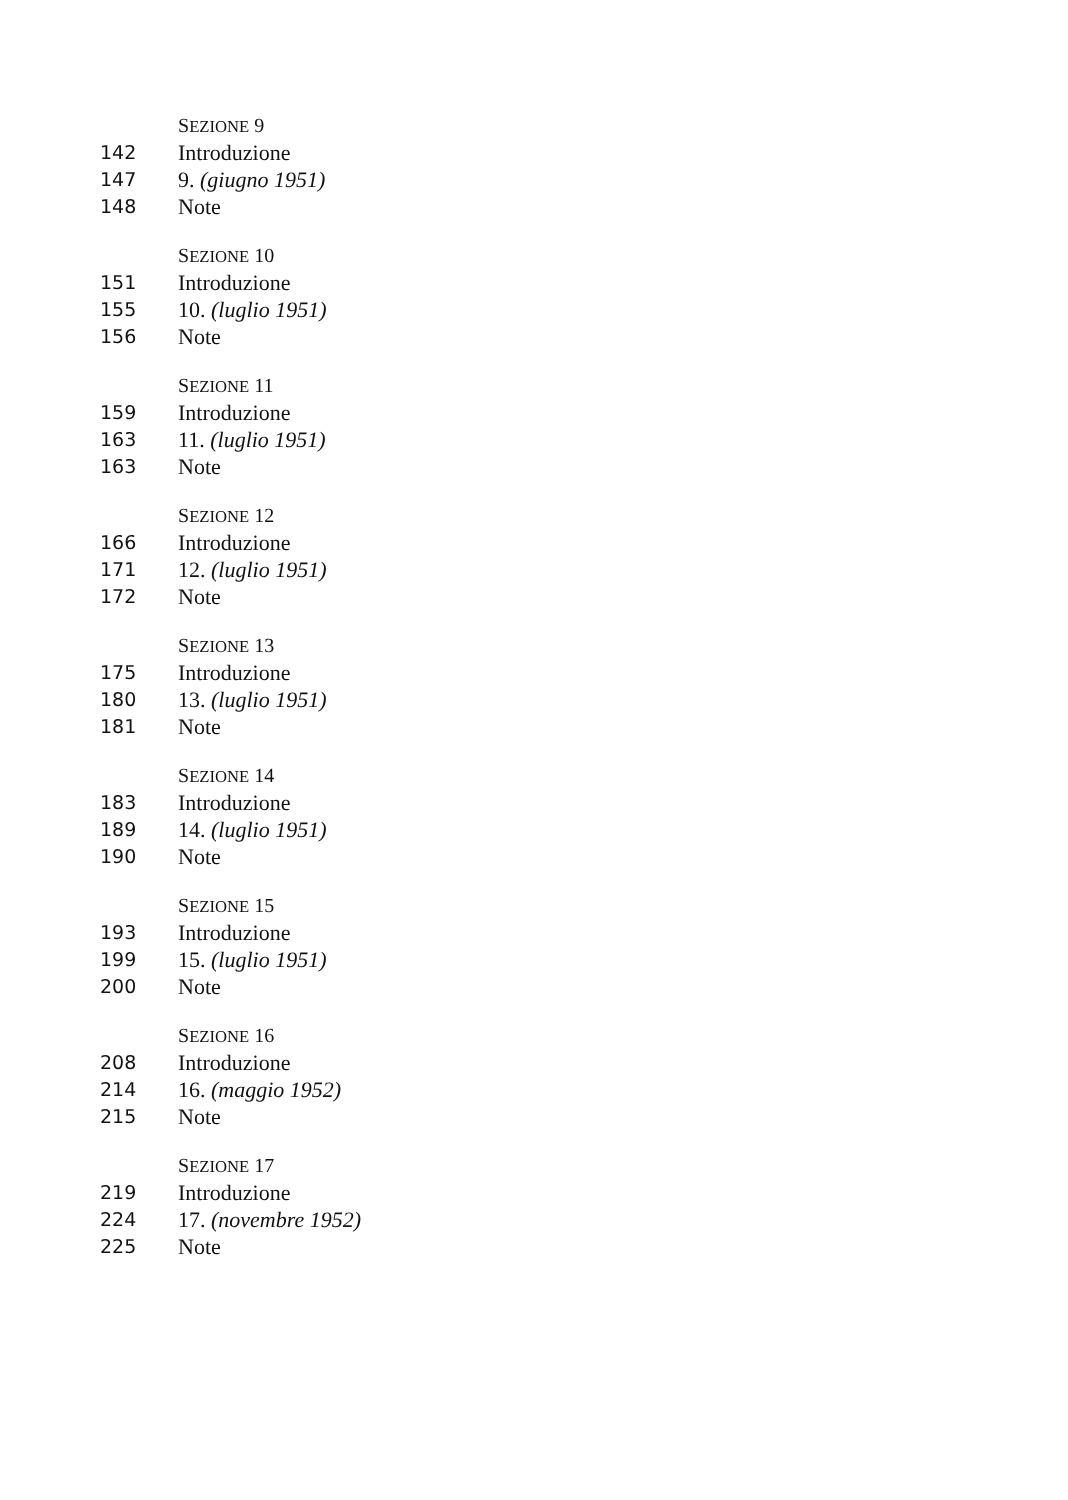SEZIONE 9
142 Introduzione
147 9. (giugno 1951)
148 Note
SEZIONE 10
151 Introduzione
155 10. (luglio 1951)
156 Note
SEZIONE 11
159 Introduzione
163 11. (luglio 1951)
163 Note
SEZIONE 12
166 Introduzione
171 12. (luglio 1951)
172 Note
SEZIONE 13
175 Introduzione
180 13. (luglio 1951)
181 Note
SEZIONE 14
183 Introduzione
189 14. (luglio 1951)
190 Note
SEZIONE 15
193 Introduzione
199 15. (luglio 1951)
200 Note
SEZIONE 16
208 Introduzione
214 16. (maggio 1952)
215 Note
SEZIONE 17
219 Introduzione
224 17. (novembre 1952)
225 Note